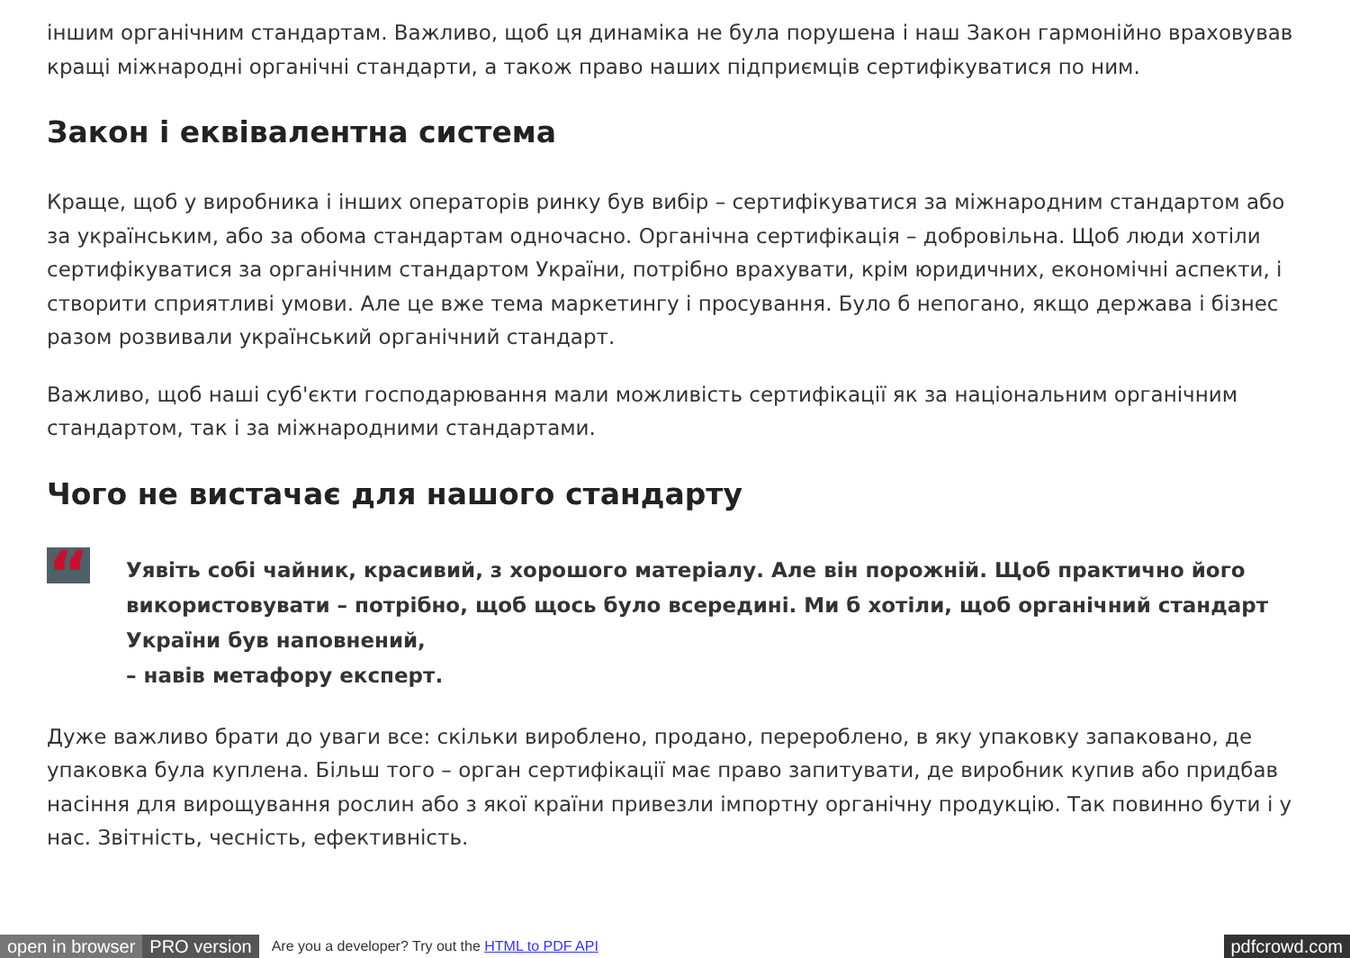іншим органічним стандартам. Важливо, щоб ця динаміка не була порушена і наш Закон гармонійно враховував кращі міжнародні органічні стандарти, а також право наших підприємців сертифікуватися по ним.
Закон і еквівалентна система
Краще, щоб у виробника і інших операторів ринку був вибір – сертифікуватися за міжнародним стандартом або за українським, або за обома стандартам одночасно. Органічна сертифікація – добровільна. Щоб люди хотіли сертифікуватися за органічним стандартом України, потрібно врахувати, крім юридичних, економічні аспекти, і створити сприятливі умови. Але це вже тема маркетингу і просування. Було б непогано, якщо держава і бізнес разом розвивали український органічний стандарт.
Важливо, щоб наші суб'єкти господарювання мали можливість сертифікації як за національним органічним стандартом, так і за міжнародними стандартами.
Чого не вистачає для нашого стандарту
“
Уявіть собі чайник, красивий, з хорошого матеріалу. Але він порожній. Щоб практично його використовувати – потрібно, щоб щось було всередині. Ми б хотіли, щоб органічний стандарт України був наповнений,
– навів метафору експерт.
Дуже важливо брати до уваги все: скільки вироблено, продано, перероблено, в яку упаковку запаковано, де упаковка була куплена. Більш того – орган сертифікації має право запитувати, де виробник купив або придбав насіння для вирощування рослин або з якої країни привезли імпортну органічну продукцію. Так повинно бути і у нас. Звітність, чесність, ефективність.
open in browser PRO version Are you a developer? Try out the HTML to PDF API pdfcrowd.com